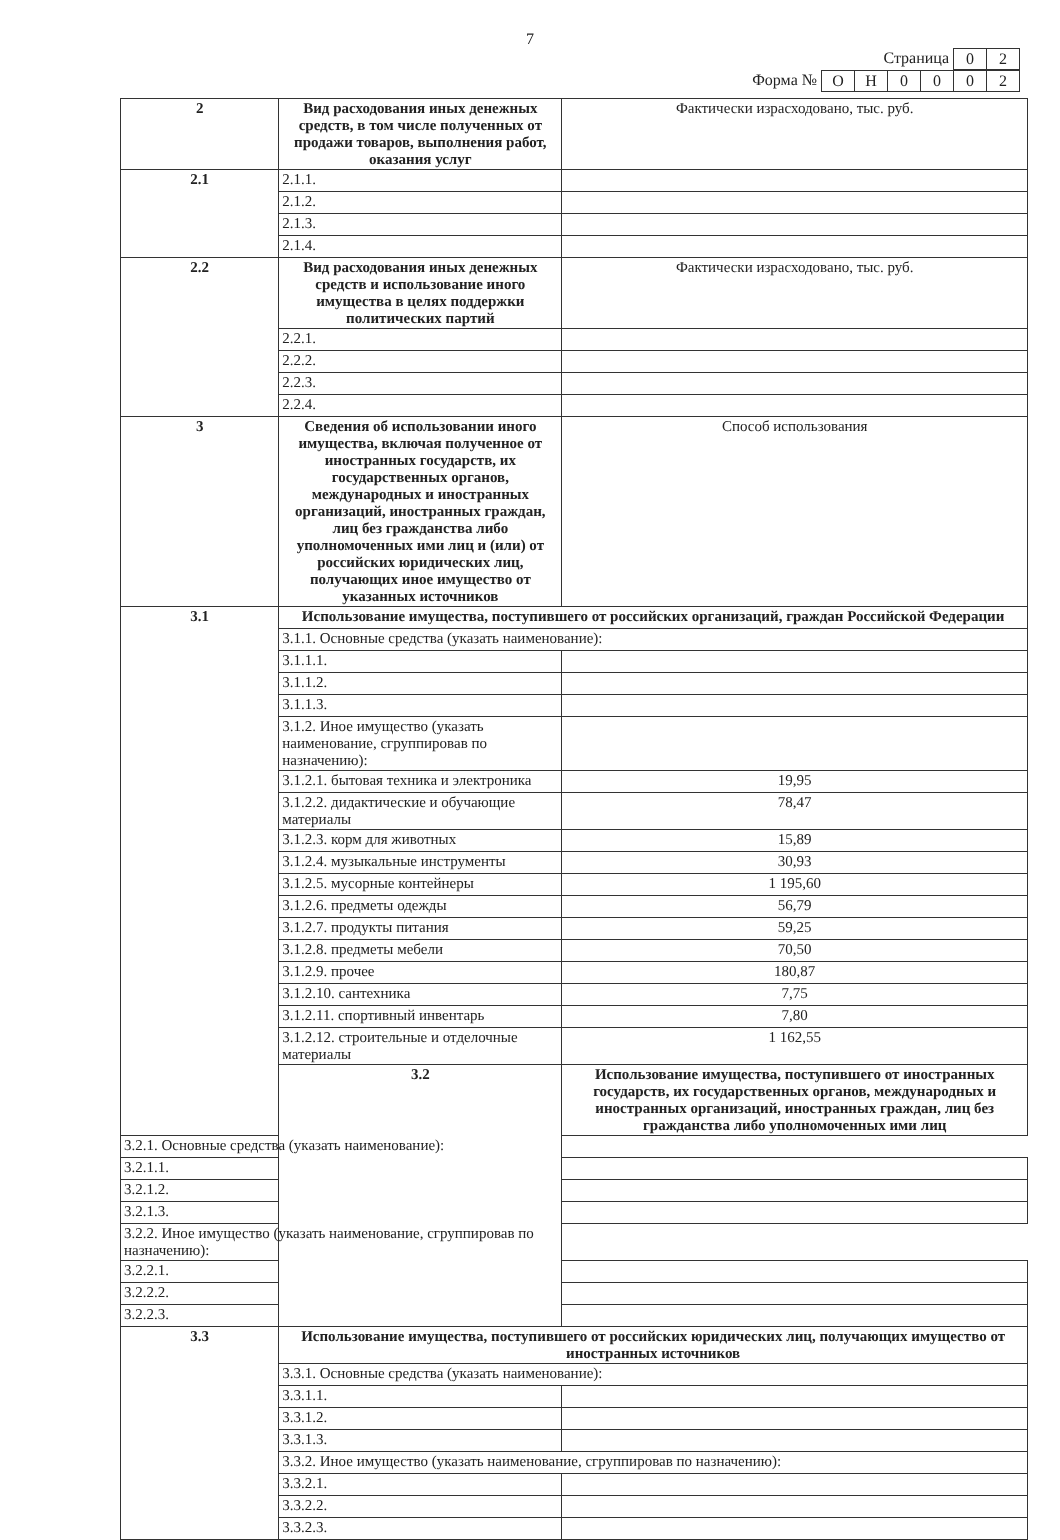7
Страница
| 0 | 2 |
Форма №
| О | Н | 0 | 0 | 0 | 2 |
| 2 | Вид расходования иных денежных средств, в том числе полученных от продажи товаров, выполнения работ, оказания услуг | Фактически израсходовано, тыс. руб. |
| 2.1 | 2.1.1. | |
| | 2.1.2. | |
| | 2.1.3. | |
| | 2.1.4. | |
| 2.2 | Вид расходования иных денежных средств и использование иного имущества в целях поддержки политических партий | Фактически израсходовано, тыс. руб. |
| | 2.2.1. | |
| | 2.2.2. | |
| | 2.2.3. | |
| | 2.2.4. | |
| 3 | Сведения об использовании иного имущества, включая полученное от иностранных государств, их государственных органов, международных и иностранных организаций, иностранных граждан, лиц без гражданства либо уполномоченных ими лиц и (или) от российских юридических лиц, получающих иное имущество от указанных источников | Способ использования |
| 3.1 | Использование имущества, поступившего от российских организаций, граждан Российской Федерации | |
| | 3.1.1. Основные средства (указать наименование): | |
| | 3.1.1.1. | |
| | 3.1.1.2. | |
| | 3.1.1.3. | |
| | 3.1.2. Иное имущество (указать наименование, сгруппировав по назначению): | |
| | 3.1.2.1. бытовая техника и электроника | 19,95 |
| | 3.1.2.2. дидактические и обучающие материалы | 78,47 |
| | 3.1.2.3. корм для животных | 15,89 |
| | 3.1.2.4. музыкальные инструменты | 30,93 |
| | 3.1.2.5. мусорные контейнеры | 1 195,60 |
| | 3.1.2.6. предметы одежды | 56,79 |
| | 3.1.2.7. продукты питания | 59,25 |
| | 3.1.2.8. предметы мебели | 70,50 |
| | 3.1.2.9. прочее | 180,87 |
| | 3.1.2.10. сантехника | 7,75 |
| | 3.1.2.11. спортивный инвентарь | 7,80 |
| | 3.1.2.12. строительные и отделочные материалы | 1 162,55 |
| | 3.2 | Использование имущества, поступившего от иностранных государств, их государственных органов, международных и иностранных организаций, иностранных граждан, лиц без гражданства либо уполномоченных ими лиц |
| 3.2.1. Основные средства (указать наименование): | | |
| 3.2.1.1. | | |
| 3.2.1.2. | | |
| 3.2.1.3. | | |
| 3.2.2. Иное имущество (указать наименование, сгруппировав по назначению): | | |
| 3.2.2.1. | | |
| 3.2.2.2. | | |
| 3.2.2.3. | | |
| 3.3 | Использование имущества, поступившего от российских юридических лиц, получающих имущество от иностранных источников | |
| | 3.3.1. Основные средства (указать наименование): | |
| | 3.3.1.1. | |
| | 3.3.1.2. | |
| | 3.3.1.3. | |
| | 3.3.2. Иное имущество (указать наименование, сгруппировав по назначению): | |
| | 3.3.2.1. | |
| | 3.3.2.2. | |
| | 3.3.2.3. | |